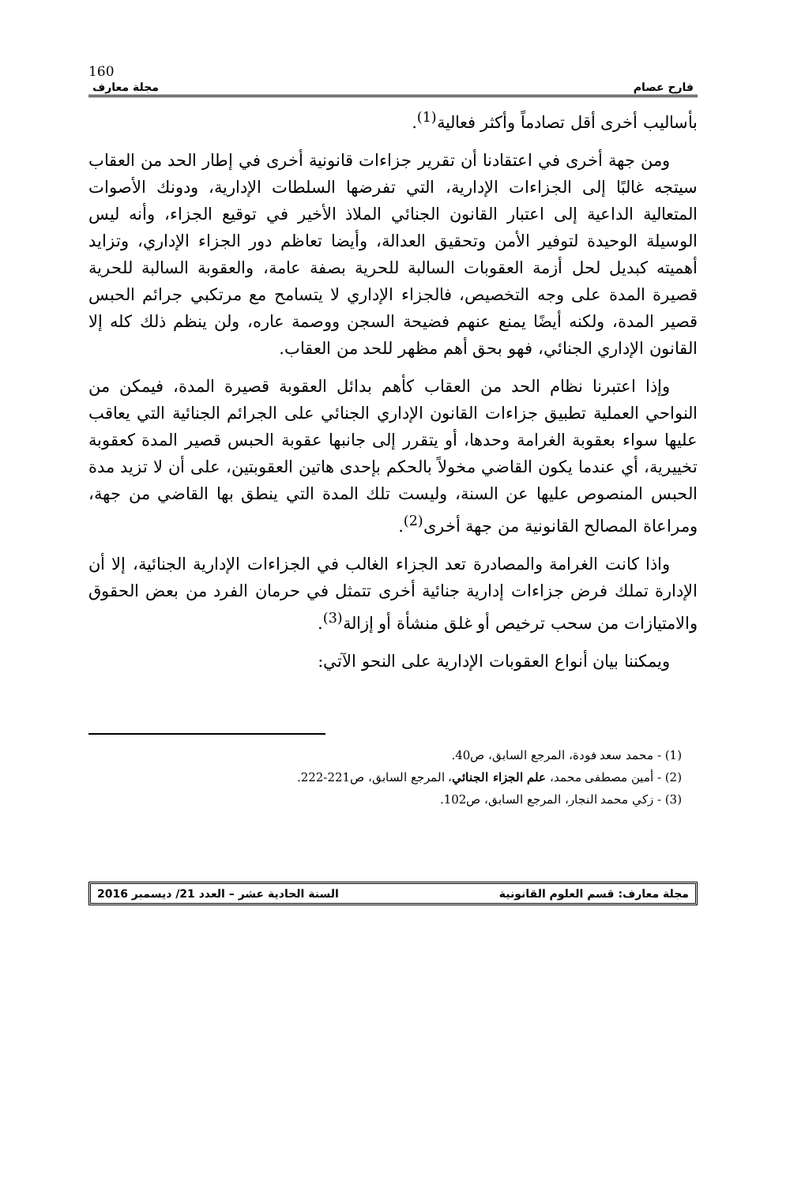160
فارح عصام مجلة معارف
بأساليب أخرى أقل تصادماً وأكثر فعالية<sup>(1)</sup>.
ومن جهة أخرى في اعتقادنا أن تقرير جزاءات قانونية أخرى في إطار الحد من العقاب سيتجه غالبًا إلى الجزاءات الإدارية، التي تفرضها السلطات الإدارية، ودونك الأصوات المتعالية الداعية إلى اعتبار القانون الجنائي الملاذ الأخير في توقيع الجزاء، وأنه ليس الوسيلة الوحيدة لتوفير الأمن وتحقيق العدالة، وأيضا تعاظم دور الجزاء الإداري، وتزايد أهميته كبديل لحل أزمة العقوبات السالبة للحرية بصفة عامة، والعقوبة السالبة للحرية قصيرة المدة على وجه التخصيص، فالجزاء الإداري لا يتسامح مع مرتكبي جرائم الحبس قصير المدة، ولكنه أيضًا يمنع عنهم فضيحة السجن ووصمة عاره، ولن ينظم ذلك كله إلا القانون الإداري الجنائي، فهو بحق أهم مظهر للحد من العقاب.
وإذا اعتبرنا نظام الحد من العقاب كأهم بدائل العقوبة قصيرة المدة، فيمكن من النواحي العملية تطبيق جزاءات القانون الإداري الجنائي على الجرائم الجنائية التي يعاقب عليها سواء بعقوبة الغرامة وحدها، أو يتقرر إلى جانبها عقوبة الحبس قصير المدة كعقوبة تخييرية، أي عندما يكون القاضي مخولاً بالحكم بإحدى هاتين العقوبتين، على أن لا تزيد مدة الحبس المنصوص عليها عن السنة، وليست تلك المدة التي ينطق بها القاضي من جهة، ومراعاة المصالح القانونية من جهة أخرى<sup>(2)</sup>.
واذا كانت الغرامة والمصادرة تعد الجزاء الغالب في الجزاءات الإدارية الجنائية، إلا أن الإدارة تملك فرض جزاءات إدارية جنائية أخرى تتمثل في حرمان الفرد من بعض الحقوق والامتيازات من سحب ترخيص أو غلق منشأة أو إزالة<sup>(3)</sup>.
ويمكننا بيان أنواع العقوبات الإدارية على النحو الآتي:
(1) - محمد سعد فودة، المرجع السابق، ص40.
(2) - أمين مصطفى محمد، علم الجزاء الجنائي، المرجع السابق، ص221-222.
(3) - زكي محمد النجار، المرجع السابق، ص102.
مجلة معارف: قسم العلوم القانونية السنة الحادية عشر – العدد 21/ ديسمبر 2016